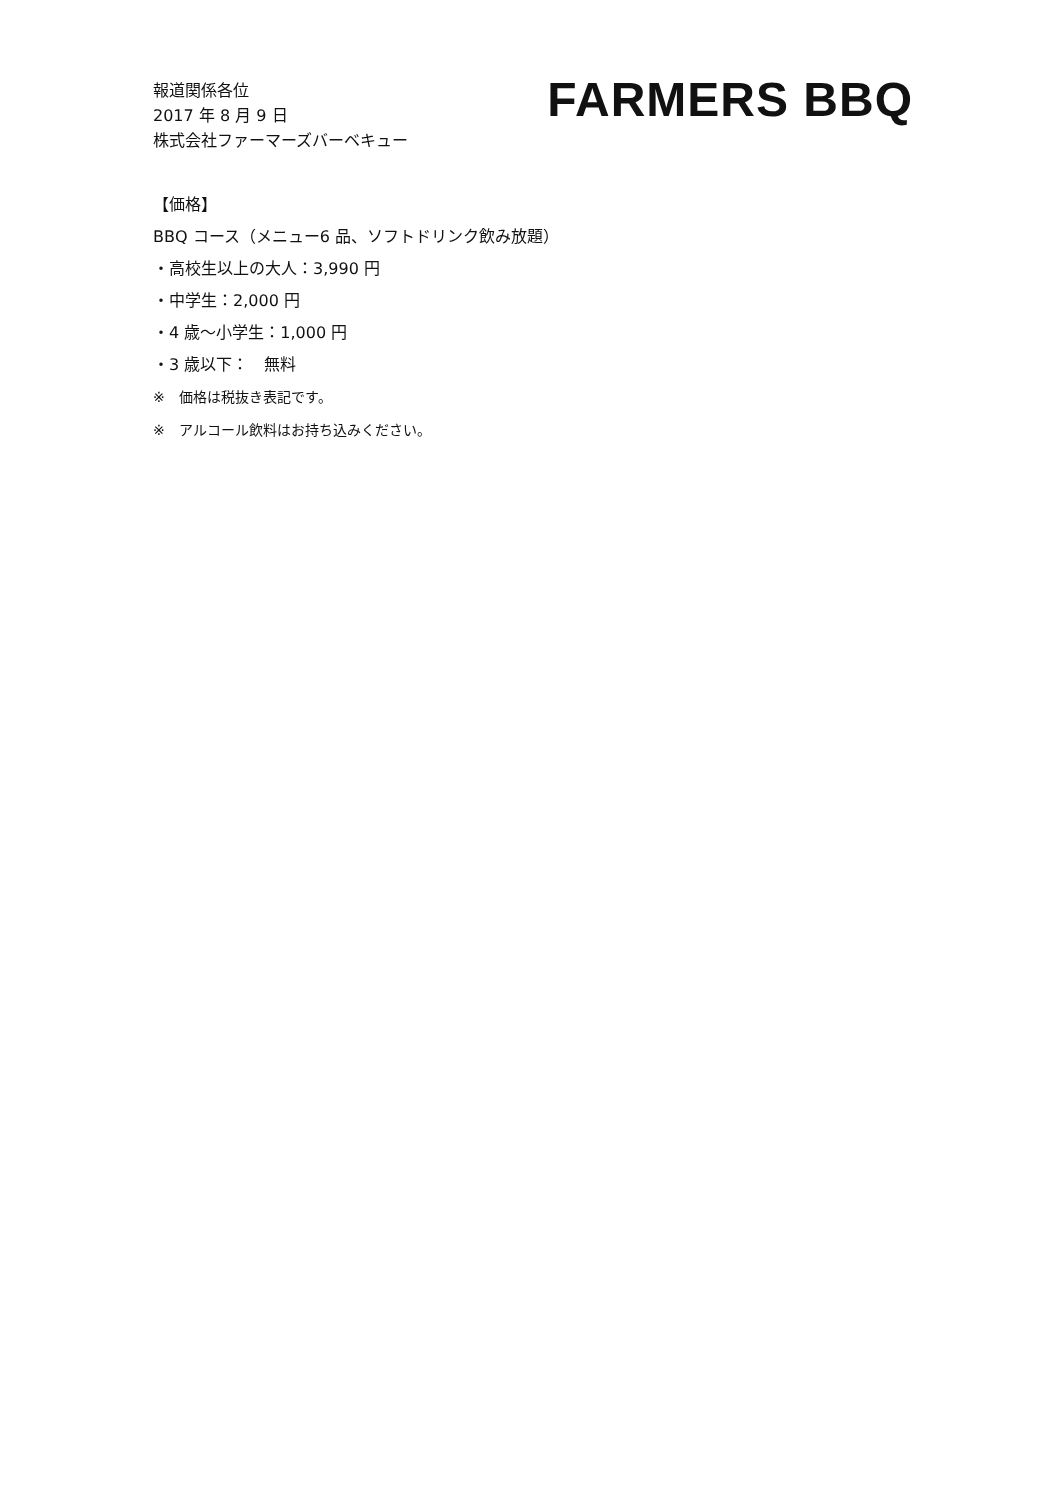報道関係各位
2017 年 8 月 9 日
株式会社ファーマーズバーベキュー
FARMERS BBQ
【価格】
BBQ コース（メニュー6 品、ソフトドリンク飲み放題）
・高校生以上の大人：3,990 円
・中学生：2,000 円
・4 歳〜小学生：1,000 円
・3 歳以下：　無料
※　価格は税抜き表記です。
※　アルコール飲料はお持ち込みください。